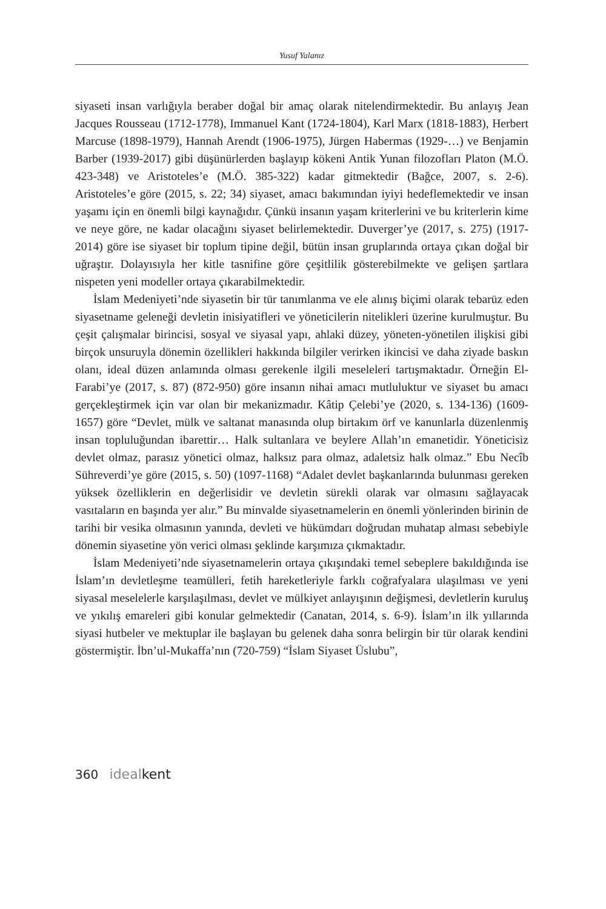Yusuf Yalanız
siyaseti insan varlığıyla beraber doğal bir amaç olarak nitelendirmektedir. Bu anlayış Jean Jacques Rousseau (1712-1778), Immanuel Kant (1724-1804), Karl Marx (1818-1883), Herbert Marcuse (1898-1979), Hannah Arendt (1906-1975), Jürgen Habermas (1929-…) ve Benjamin Barber (1939-2017) gibi düşünürlerden başlayıp kökeni Antik Yunan filozofları Platon (M.Ö. 423-348) ve Aristoteles’e (M.Ö. 385-322) kadar gitmektedir (Bağce, 2007, s. 2-6). Aristoteles’e göre (2015, s. 22; 34) siyaset, amacı bakımından iyiyi hedeflemektedir ve insan yaşamı için en önemli bilgi kaynağıdır. Çünkü insanın yaşam kriterlerini ve bu kriterlerin kime ve neye göre, ne kadar olacağını siyaset belirlemektedir. Duverger’ye (2017, s. 275) (1917-2014) göre ise siyaset bir toplum tipine değil, bütün insan gruplarında ortaya çıkan doğal bir uğraştır. Dolayısıyla her kitle tasnifine göre çeşitlilik gösterebilmekte ve gelişen şartlara nispeten yeni modeller ortaya çıkarabilmektedir.
İslam Medeniyeti’nde siyasetin bir tür tanımlanma ve ele alınış biçimi olarak tebarüz eden siyasetname geleneği devletin inisiyatifleri ve yöneticilerin nitelikleri üzerine kurulmuştur. Bu çeşit çalışmalar birincisi, sosyal ve siyasal yapı, ahlaki düzey, yöneten-yönetilen ilişkisi gibi birçok unsuruyla dönemin özellikleri hakkında bilgiler verirken ikincisi ve daha ziyade baskın olanı, ideal düzen anlamında olması gerekenle ilgili meseleleri tartışmaktadır. Örneğin El-Farabi’ye (2017, s. 87) (872-950) göre insanın nihai amacı mutluluktur ve siyaset bu amacı gerçekleştirmek için var olan bir mekanizmadır. Kâtip Çelebi’ye (2020, s. 134-136) (1609-1657) göre “Devlet, mülk ve saltanat manasında olup birtakım örf ve kanunlarla düzenlenmiş insan topluluğundan ibarettir… Halk sultanlara ve beylere Allah’ın emanetidir. Yöneticisiz devlet olmaz, parasız yönetici olmaz, halksız para olmaz, adaletsiz halk olmaz.” Ebu Necîb Sühreverdi’ye göre (2015, s. 50) (1097-1168) “Adalet devlet başkanlarında bulunması gereken yüksek özelliklerin en değerlisidir ve devletin sürekli olarak var olmasını sağlayacak vasıtaların en başında yer alır.” Bu minvalde siyasetnamelerin en önemli yönlerinden birinin de tarihi bir vesika olmasının yanında, devleti ve hükümdarı doğrudan muhatap alması sebebiyle dönemin siyasetine yön verici olması şeklinde karşımıza çıkmaktadır.
İslam Medeniyeti’nde siyasetnamelerin ortaya çıkışındaki temel sebeplere bakıldığında ise İslam’ın devletleşme teamülleri, fetih hareketleriyle farklı coğrafyalara ulaşılması ve yeni siyasal meselelerle karşılaşılması, devlet ve mülkiyet anlayışının değişmesi, devletlerin kuruluş ve yıkılış emareleri gibi konular gelmektedir (Canatan, 2014, s. 6-9). İslam’ın ilk yıllarında siyasi hutbeler ve mektuplar ile başlayan bu gelenek daha sonra belirgin bir tür olarak kendini göstermiştir. İbn’ul-Mukaffa’nın (720-759) “İslam Siyaset Üslubu”,
360 ideal kent